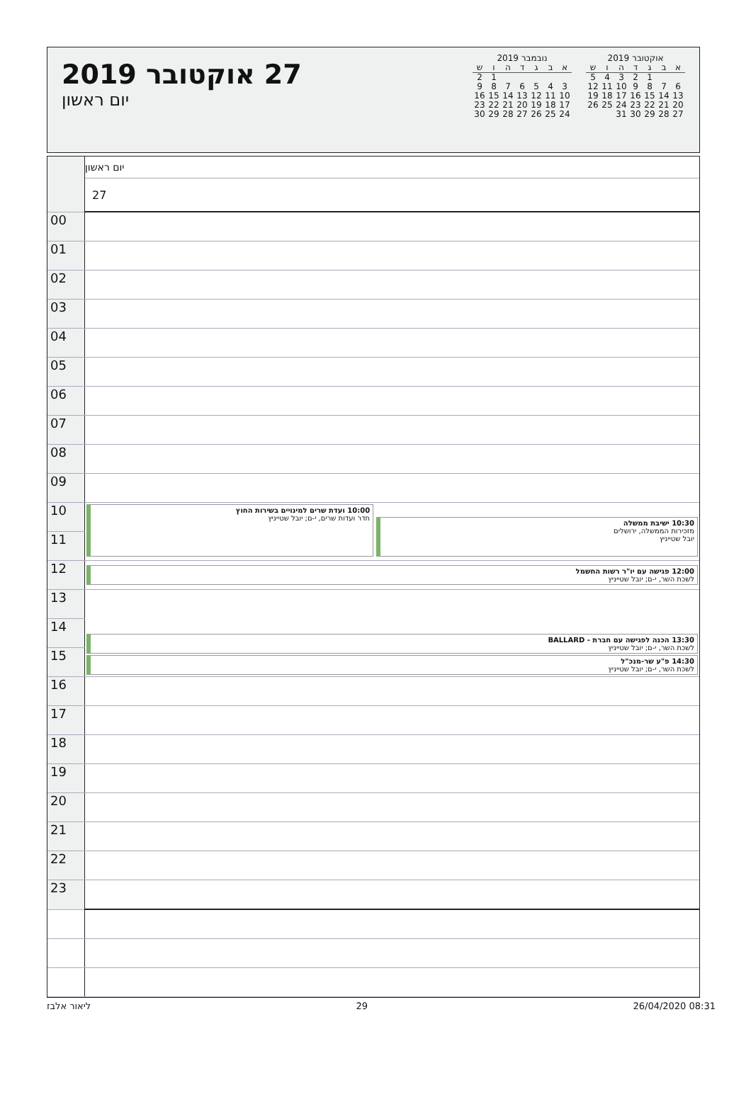אוקטובר 2019
| א | ב | ג | ד | ה | ו | ש |
| --- | --- | --- | --- | --- | --- | --- |
| | | 1 | 2 | 3 | 4 | 5 |
| 6 | 7 | 8 | 9 | 10 | 11 | 12 |
| 13 | 14 | 15 | 16 | 17 | 18 | 19 |
| 20 | 21 | 22 | 23 | 24 | 25 | 26 |
| 27 | 28 | 29 | 30 | 31 | | |
נובמבר 2019
| א | ב | ג | ד | ה | ו | ש |
| --- | --- | --- | --- | --- | --- | --- |
| | | | | | 1 | 2 |
| 3 | 4 | 5 | 6 | 7 | 8 | 9 |
| 10 | 11 | 12 | 13 | 14 | 15 | 16 |
| 17 | 18 | 19 | 20 | 21 | 22 | 23 |
| 24 | 25 | 26 | 27 | 28 | 29 | 30 |
27 אוקטובר 2019
יום ראשון
| | יום ראשון |
| | 27 |
| 00 | |
| 01 | |
| 02 | |
| 03 | |
| 04 | |
| 05 | |
| 06 | |
| 07 | |
| 08 | |
| 09 | |
| 10 | 10:00 ועדת שרים למינויים בשירות החוץ חדר ועדות שרים, י-ם; יובל שטייניץ 10:30 ישיבת ממשלה מזכירות הממשלה, ירושלים יובל שטייניץ |
| 11 | |
| 12 | 12:00 פגישה עם יו"ר רשות החשמל לשכת השר, י-ם; יובל שטייניץ |
| 13 | 13:30 הכנה לפגישה עם חברת - BALLARD לשכת השר, י-ם; יובל שטייניץ 14:30 פ"ע שר-מנכ"ל לשכת השר, י-ם; יובל שטייניץ |
| 14 | |
| 15 | |
| 16 | |
| 17 | |
| 18 | |
| 19 | |
| 20 | |
| 21 | |
| 22 | |
| 23 | |
ליאור אלבז 29 26/04/2020 08:31